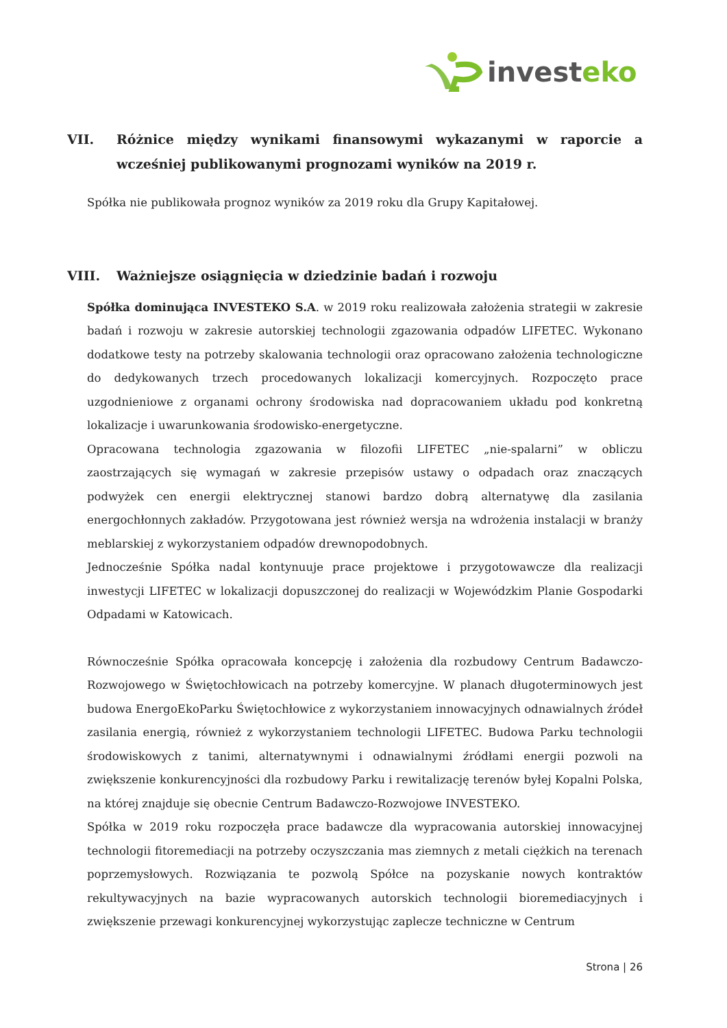investeko
VII. Różnice między wynikami finansowymi wykazanymi w raporcie a wcześniej publikowanymi prognozami wyników na 2019 r.
Spółka nie publikowała prognoz wyników za 2019 roku dla Grupy Kapitałowej.
VIII. Ważniejsze osiągnięcia w dziedzinie badań i rozwoju
Spółka dominująca INVESTEKO S.A. w 2019 roku realizowała założenia strategii w zakresie badań i rozwoju w zakresie autorskiej technologii zgazowania odpadów LIFETEC. Wykonano dodatkowe testy na potrzeby skalowania technologii oraz opracowano założenia technologiczne do dedykowanych trzech procedowanych lokalizacji komercyjnych. Rozpoczęto prace uzgodnieniowe z organami ochrony środowiska nad dopracowaniem układu pod konkretną lokalizacje i uwarunkowania środowisko-energetyczne.
Opracowana technologia zgazowania w filozofii LIFETEC „nie-spalarni” w obliczu zaostrzających się wymagań w zakresie przepisów ustawy o odpadach oraz znaczących podwyżek cen energii elektrycznej stanowi bardzo dobrą alternatywę dla zasilania energochłonnych zakładów. Przygotowana jest również wersja na wdrożenia instalacji w branży meblarskiej z wykorzystaniem odpadów drewnopodobnych.
Jednocześnie Spółka nadal kontynuuje prace projektowe i przygotowawcze dla realizacji inwestycji LIFETEC w lokalizacji dopuszczonej do realizacji w Wojewódzkim Planie Gospodarki Odpadami w Katowicach.
Równocześnie Spółka opracowała koncepcję i założenia dla rozbudowy Centrum Badawczo-Rozwojowego w Świętochłowicach na potrzeby komercyjne. W planach długoterminowych jest budowa EnergoEkoParku Świętochłowice z wykorzystaniem innowacyjnych odnawialnych źródeł zasilania energią, również z wykorzystaniem technologii LIFETEC. Budowa Parku technologii środowiskowych z tanimi, alternatywnymi i odnawialnymi źródłami energii pozwoli na zwiększenie konkurencyjności dla rozbudowy Parku i rewitalizację terenów byłej Kopalni Polska, na której znajduje się obecnie Centrum Badawczo-Rozwojowe INVESTEKO.
Spółka w 2019 roku rozpoczęła prace badawcze dla wypracowania autorskiej innowacyjnej technologii fitoremediacji na potrzeby oczyszczania mas ziemnych z metali ciężkich na terenach poprzemysłowych. Rozwiązania te pozwolą Spółce na pozyskanie nowych kontraktów rekultywacyjnych na bazie wypracowanych autorskich technologii bioremediacyjnych i zwiększenie przewagi konkurencyjnej wykorzystując zaplecze techniczne w Centrum
Strona | 26